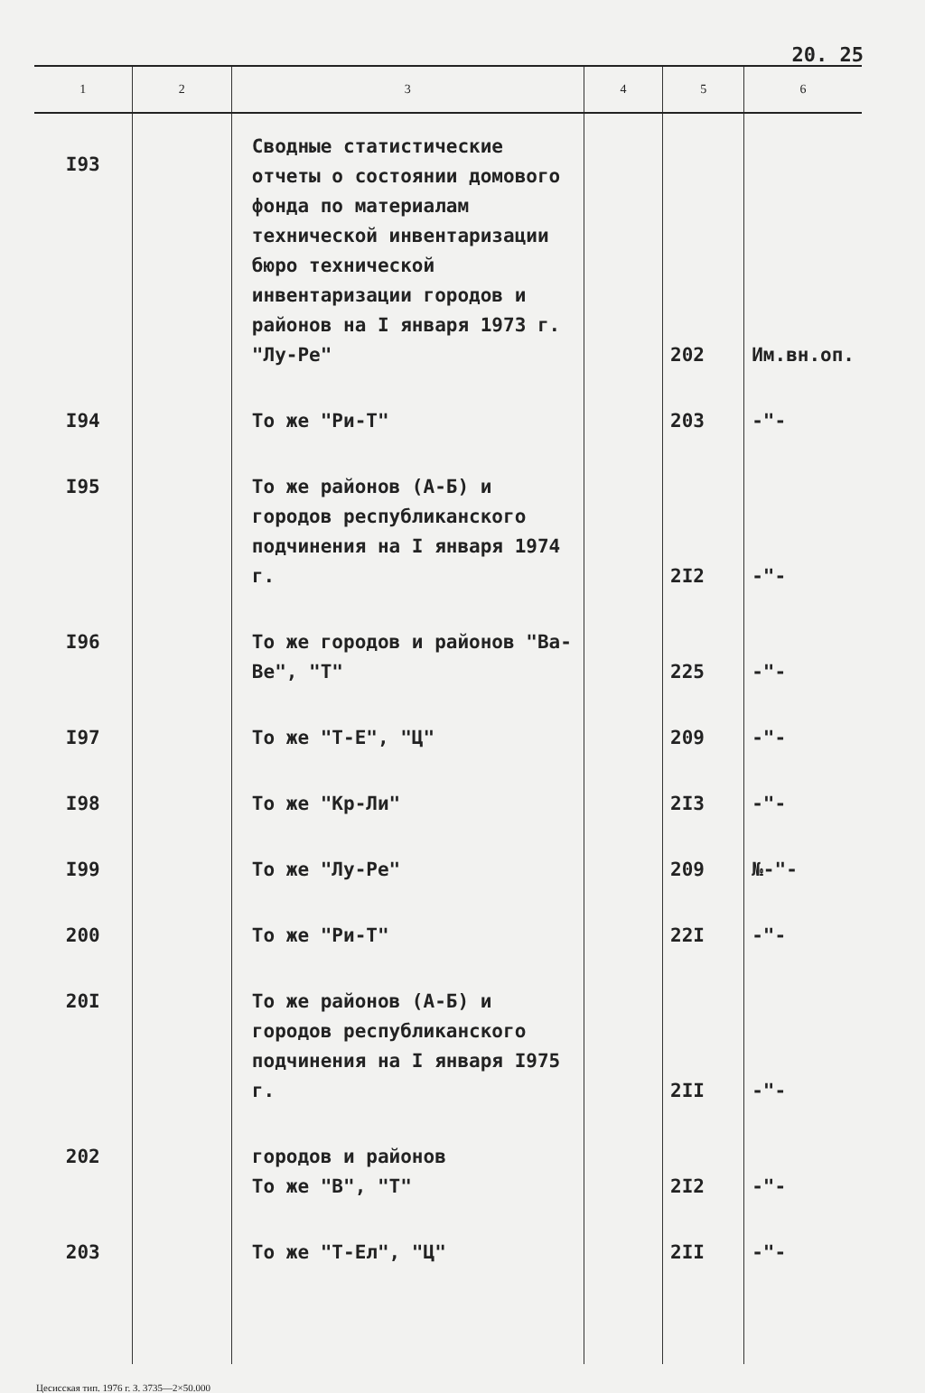20. 25
| 1 | 2 | 3 | 4 | 5 | 6 |
| --- | --- | --- | --- | --- | --- |
| I93 | | Сводные статистические отчеты о состоянии домового фонда по материалам технической инвентаризации бюро технической инвентаризации городов и районов на I января 1973 г. "Лу-Ре" | | 202 | Им.вн.оп. |
| I94 | | То же "Ри-Т" | | 203 | -"- |
| I95 | | То же районов (А-Б) и городов республиканского подчинения на I января 1974 г. | | 2I2 | -"- |
| I96 | | То же городов и районов "Ва-Ве", "Т" | | 225 | -"- |
| I97 | | То же "Т-Е", "Ц" | | 209 | -"- |
| I98 | | То же "Кр-Ли" | | 2I3 | -"- |
| I99 | | То же "Лу-Ре" | | 209 | №-"- |
| 200 | | То же "Ри-Т" | | 22I | -"- |
| 20I | | То же районов (А-Б) и городов республиканского подчинения на I января I975 г. | | 2II | -"- |
| 202 | | городов и районов То же "В", "Т" | | 2I2 | -"- |
| 203 | | То же "Т-Ел", "Ц" | | 2II | -"- |
Цесисская тип. 1976 г. З. 3735—2×50.000